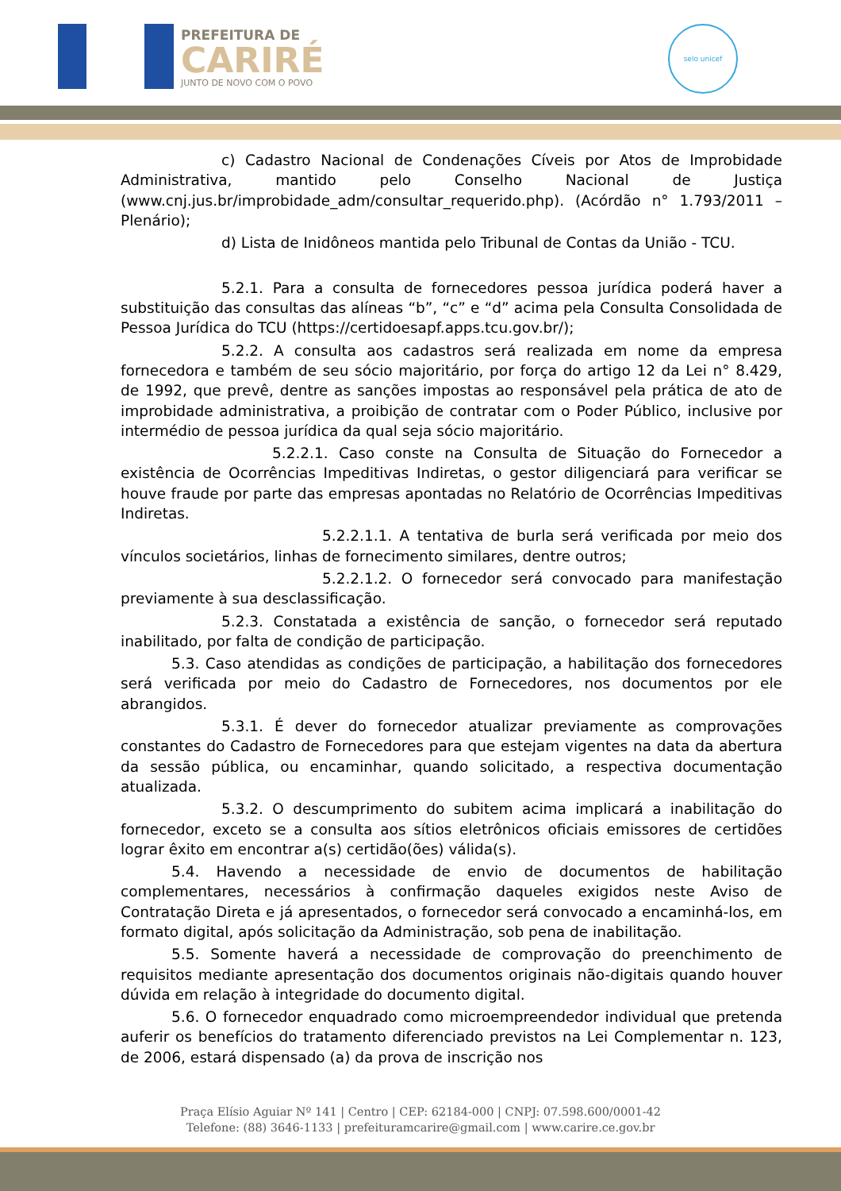PREFEITURA DE
CARIRÉ
JUNTO DE NOVO COM O POVO
selo unicef
c) Cadastro Nacional de Condenações Cíveis por Atos de Improbidade Administrativa, mantido pelo Conselho Nacional de Justiça (www.cnj.jus.br/improbidade_adm/consultar_requerido.php). (Acórdão n° 1.793/2011 – Plenário);
d) Lista de Inidôneos mantida pelo Tribunal de Contas da União - TCU.
5.2.1. Para a consulta de fornecedores pessoa jurídica poderá haver a substituição das consultas das alíneas “b”, “c” e “d” acima pela Consulta Consolidada de Pessoa Jurídica do TCU (https://certidoesapf.apps.tcu.gov.br/);
5.2.2. A consulta aos cadastros será realizada em nome da empresa fornecedora e também de seu sócio majoritário, por força do artigo 12 da Lei n° 8.429, de 1992, que prevê, dentre as sanções impostas ao responsável pela prática de ato de improbidade administrativa, a proibição de contratar com o Poder Público, inclusive por intermédio de pessoa jurídica da qual seja sócio majoritário.
5.2.2.1. Caso conste na Consulta de Situação do Fornecedor a existência de Ocorrências Impeditivas Indiretas, o gestor diligenciará para verificar se houve fraude por parte das empresas apontadas no Relatório de Ocorrências Impeditivas Indiretas.
5.2.2.1.1. A tentativa de burla será verificada por meio dos vínculos societários, linhas de fornecimento similares, dentre outros;
5.2.2.1.2. O fornecedor será convocado para manifestação previamente à sua desclassificação.
5.2.3. Constatada a existência de sanção, o fornecedor será reputado inabilitado, por falta de condição de participação.
5.3. Caso atendidas as condições de participação, a habilitação dos fornecedores será verificada por meio do Cadastro de Fornecedores, nos documentos por ele abrangidos.
5.3.1. É dever do fornecedor atualizar previamente as comprovações constantes do Cadastro de Fornecedores para que estejam vigentes na data da abertura da sessão pública, ou encaminhar, quando solicitado, a respectiva documentação atualizada.
5.3.2. O descumprimento do subitem acima implicará a inabilitação do fornecedor, exceto se a consulta aos sítios eletrônicos oficiais emissores de certidões lograr êxito em encontrar a(s) certidão(ões) válida(s).
5.4. Havendo a necessidade de envio de documentos de habilitação complementares, necessários à confirmação daqueles exigidos neste Aviso de Contratação Direta e já apresentados, o fornecedor será convocado a encaminhá-los, em formato digital, após solicitação da Administração, sob pena de inabilitação.
5.5. Somente haverá a necessidade de comprovação do preenchimento de requisitos mediante apresentação dos documentos originais não-digitais quando houver dúvida em relação à integridade do documento digital.
5.6. O fornecedor enquadrado como microempreendedor individual que pretenda auferir os benefícios do tratamento diferenciado previstos na Lei Complementar n. 123, de 2006, estará dispensado (a) da prova de inscrição nos
Praça Elísio Aguiar Nº 141 | Centro | CEP: 62184-000 | CNPJ: 07.598.600/0001-42
Telefone: (88) 3646-1133 | prefeituramcarire@gmail.com | www.carire.ce.gov.br